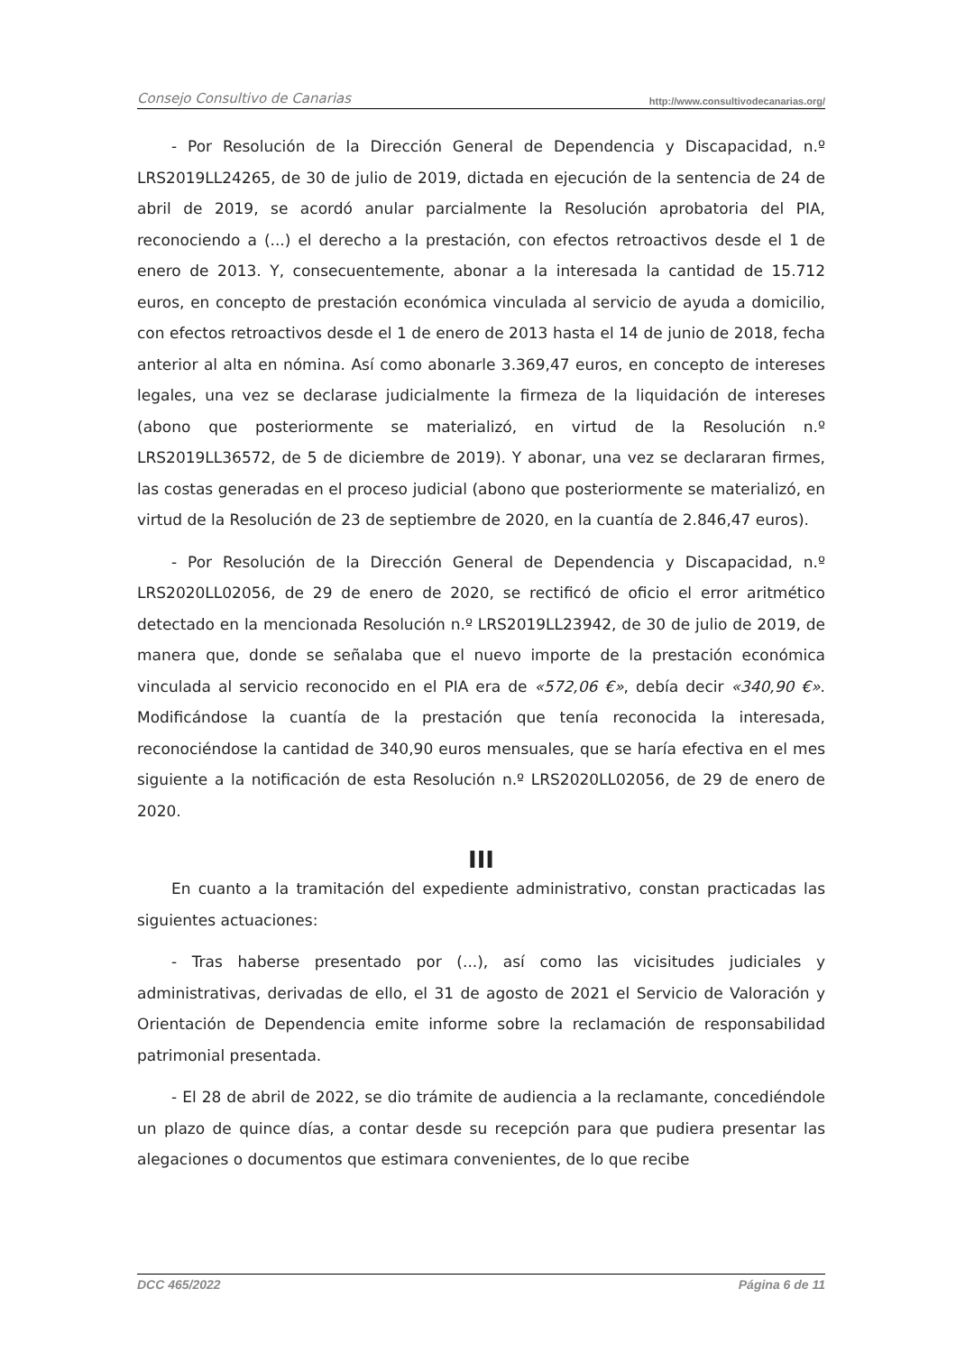Consejo Consultivo de Canarias http://www.consultivodecanarias.org/
- Por Resolución de la Dirección General de Dependencia y Discapacidad, n.º LRS2019LL24265, de 30 de julio de 2019, dictada en ejecución de la sentencia de 24 de abril de 2019, se acordó anular parcialmente la Resolución aprobatoria del PIA, reconociendo a (...) el derecho a la prestación, con efectos retroactivos desde el 1 de enero de 2013. Y, consecuentemente, abonar a la interesada la cantidad de 15.712 euros, en concepto de prestación económica vinculada al servicio de ayuda a domicilio, con efectos retroactivos desde el 1 de enero de 2013 hasta el 14 de junio de 2018, fecha anterior al alta en nómina. Así como abonarle 3.369,47 euros, en concepto de intereses legales, una vez se declarase judicialmente la firmeza de la liquidación de intereses (abono que posteriormente se materializó, en virtud de la Resolución n.º LRS2019LL36572, de 5 de diciembre de 2019). Y abonar, una vez se declararan firmes, las costas generadas en el proceso judicial (abono que posteriormente se materializó, en virtud de la Resolución de 23 de septiembre de 2020, en la cuantía de 2.846,47 euros).
- Por Resolución de la Dirección General de Dependencia y Discapacidad, n.º LRS2020LL02056, de 29 de enero de 2020, se rectificó de oficio el error aritmético detectado en la mencionada Resolución n.º LRS2019LL23942, de 30 de julio de 2019, de manera que, donde se señalaba que el nuevo importe de la prestación económica vinculada al servicio reconocido en el PIA era de «572,06 €», debía decir «340,90 €». Modificándose la cuantía de la prestación que tenía reconocida la interesada, reconociéndose la cantidad de 340,90 euros mensuales, que se haría efectiva en el mes siguiente a la notificación de esta Resolución n.º LRS2020LL02056, de 29 de enero de 2020.
III
En cuanto a la tramitación del expediente administrativo, constan practicadas las siguientes actuaciones:
- Tras haberse presentado por (...), así como las vicisitudes judiciales y administrativas, derivadas de ello, el 31 de agosto de 2021 el Servicio de Valoración y Orientación de Dependencia emite informe sobre la reclamación de responsabilidad patrimonial presentada.
- El 28 de abril de 2022, se dio trámite de audiencia a la reclamante, concediéndole un plazo de quince días, a contar desde su recepción para que pudiera presentar las alegaciones o documentos que estimara convenientes, de lo que recibe
DCC 465/2022 Página 6 de 11